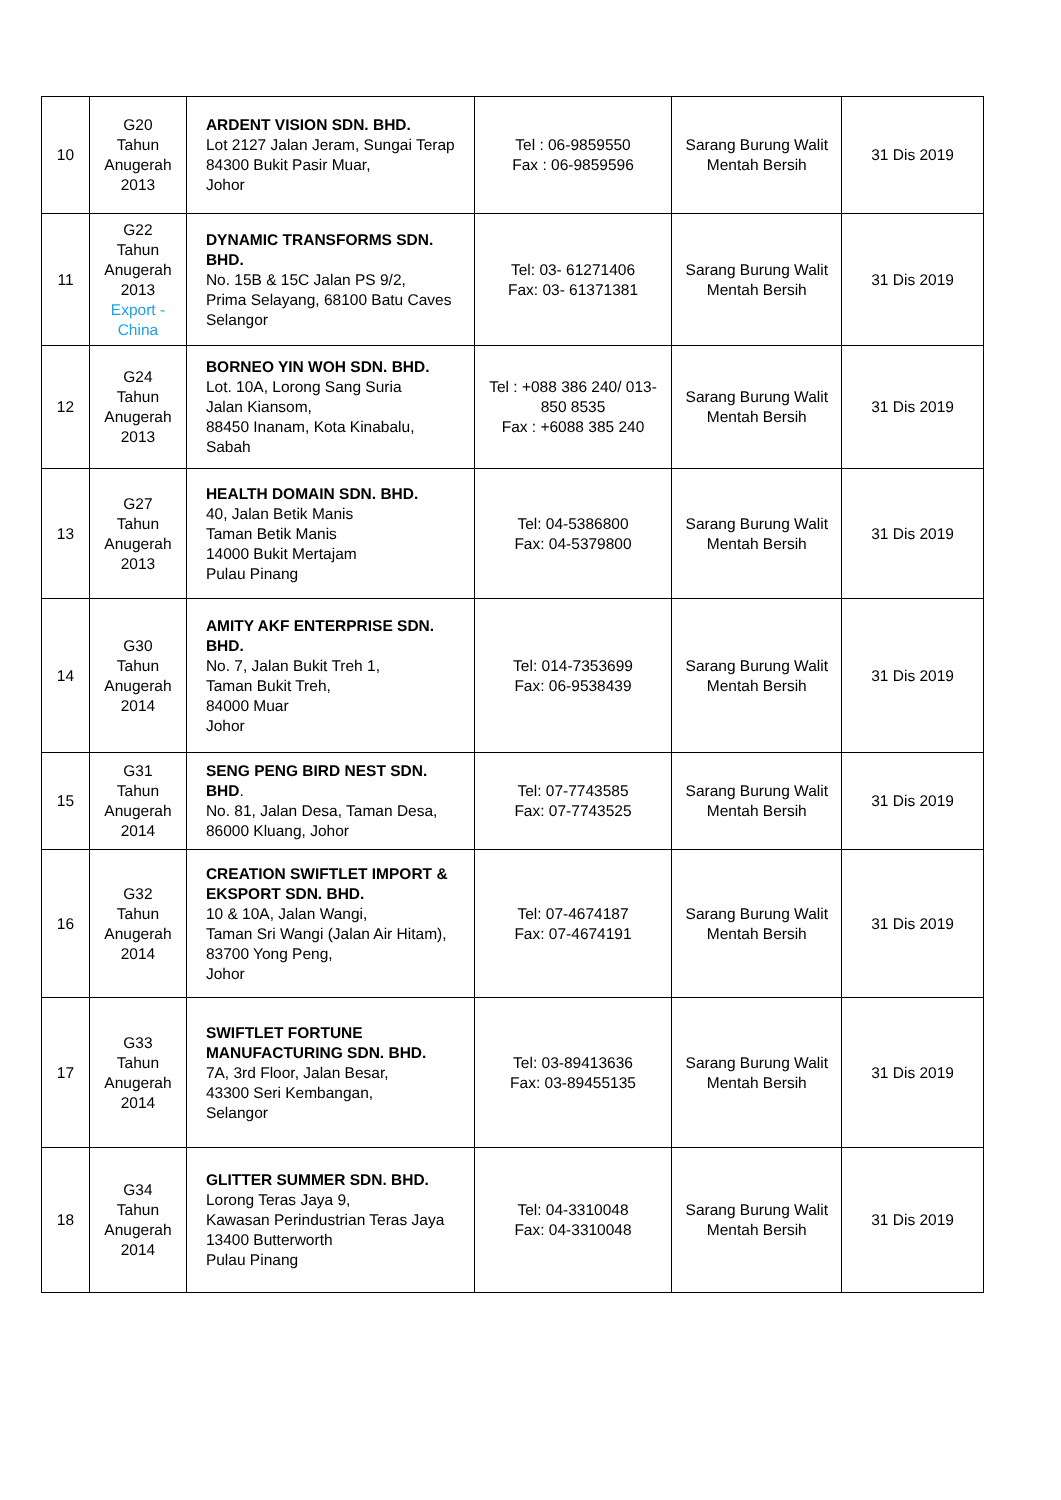| 10 | G20 Tahun Anugerah 2013 | ARDENT VISION SDN. BHD. Lot 2127 Jalan Jeram, Sungai Terap 84300 Bukit Pasir Muar, Johor | Tel : 06-9859550 Fax : 06-9859596 | Sarang Burung Walit Mentah Bersih | 31 Dis 2019 |
| 11 | G22 Tahun Anugerah 2013 Export - China | DYNAMIC TRANSFORMS SDN. BHD. No. 15B & 15C Jalan PS 9/2, Prima Selayang, 68100 Batu Caves Selangor | Tel: 03- 61271406 Fax: 03- 61371381 | Sarang Burung Walit Mentah Bersih | 31 Dis 2019 |
| 12 | G24 Tahun Anugerah 2013 | BORNEO YIN WOH SDN. BHD. Lot. 10A, Lorong Sang Suria Jalan Kiansom, 88450 Inanam, Kota Kinabalu, Sabah | Tel : +088 386 240/ 013-850 8535 Fax : +6088 385 240 | Sarang Burung Walit Mentah Bersih | 31 Dis 2019 |
| 13 | G27 Tahun Anugerah 2013 | HEALTH DOMAIN SDN. BHD. 40, Jalan Betik Manis Taman Betik Manis 14000 Bukit Mertajam Pulau Pinang | Tel: 04-5386800 Fax: 04-5379800 | Sarang Burung Walit Mentah Bersih | 31 Dis 2019 |
| 14 | G30 Tahun Anugerah 2014 | AMITY AKF ENTERPRISE SDN. BHD. No. 7, Jalan Bukit Treh 1, Taman Bukit Treh, 84000 Muar Johor | Tel: 014-7353699 Fax: 06-9538439 | Sarang Burung Walit Mentah Bersih | 31 Dis 2019 |
| 15 | G31 Tahun Anugerah 2014 | SENG PENG BIRD NEST SDN. BHD . No. 81, Jalan Desa, Taman Desa, 86000 Kluang, Johor | Tel: 07-7743585 Fax: 07-7743525 | Sarang Burung Walit Mentah Bersih | 31 Dis 2019 |
| 16 | G32 Tahun Anugerah 2014 | CREATION SWIFTLET IMPORT & EKSPORT SDN. BHD. 10 & 10A, Jalan Wangi, Taman Sri Wangi (Jalan Air Hitam), 83700 Yong Peng, Johor | Tel: 07-4674187 Fax: 07-4674191 | Sarang Burung Walit Mentah Bersih | 31 Dis 2019 |
| 17 | G33 Tahun Anugerah 2014 | SWIFTLET FORTUNE MANUFACTURING SDN. BHD. 7A, 3rd Floor, Jalan Besar, 43300 Seri Kembangan, Selangor | Tel: 03-89413636 Fax: 03-89455135 | Sarang Burung Walit Mentah Bersih | 31 Dis 2019 |
| 18 | G34 Tahun Anugerah 2014 | GLITTER SUMMER SDN. BHD. Lorong Teras Jaya 9, Kawasan Perindustrian Teras Jaya 13400 Butterworth Pulau Pinang | Tel: 04-3310048 Fax: 04-3310048 | Sarang Burung Walit Mentah Bersih | 31 Dis 2019 |